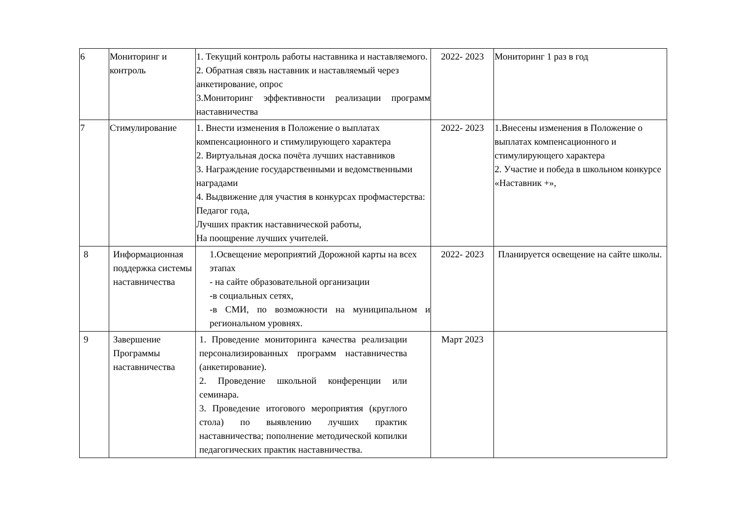| 6 | Мониторинг и контроль | 1. Текущий контроль работы наставника и наставляемого. 2. Обратная связь наставник и наставляемый через анкетирование, опрос 3.Мониторинг эффективности реализации программ наставничества | 2022- 2023 | Мониторинг 1 раз в год |
| 7 | Стимулирование | 1. Внести изменения в Положение о выплатах компенсационного и стимулирующего характера 2. Виртуальная доска почёта лучших наставников 3. Награждение государственными и ведомственными наградами 4. Выдвижение для участия в конкурсах профмастерства: Педагог года, Лучших практик наставнической работы, На поощрение лучших учителей. | 2022- 2023 | 1.Внесены изменения в Положение о выплатах компенсационного и стимулирующего характера 2. Участие и победа в школьном конкурсе «Наставник +», |
| 8 | Информационная поддержка системы наставничества | 1.Освещение мероприятий Дорожной карты на всех этапах - на сайте образовательной организации -в социальных сетях, -в СМИ, по возможности на муниципальном и региональном уровнях. | 2022- 2023 | Планируется освещение на сайте школы. |
| 9 | Завершение Программы наставничества | 1. Проведение мониторинга качества реализации персонализированных программ наставничества (анкетирование). 2. Проведение школьной конференции или семинара. 3. Проведение итогового мероприятия (круглого стола) по выявлению лучших практик наставничества; пополнение методической копилки педагогических практик наставничества. | Март 2023 | |